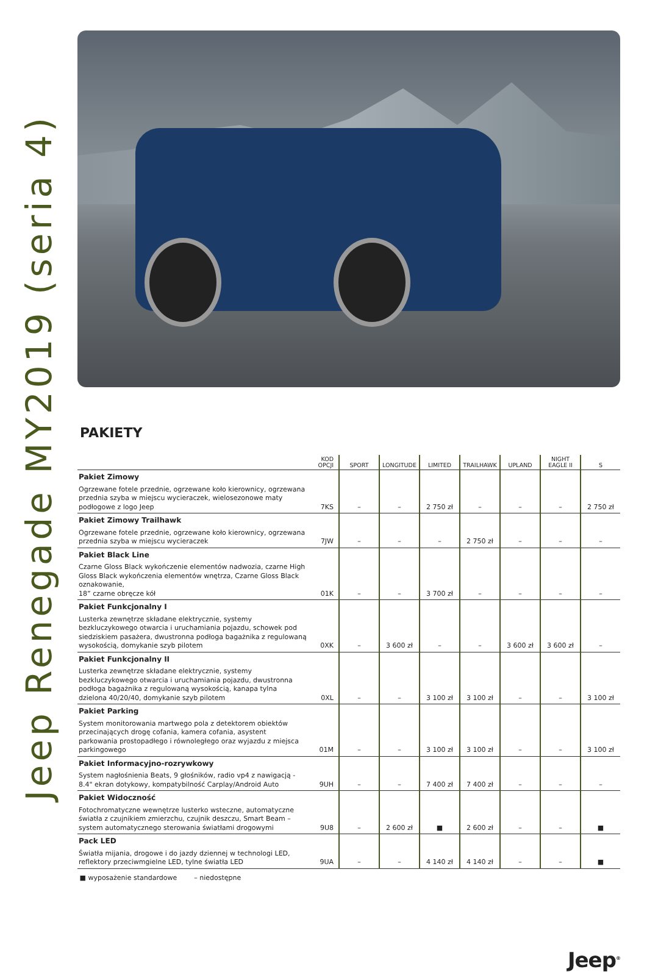Jeep Renegade MY2019 (seria 4)
PAKIETY
| | KOD OPCJI | SPORT | LONGITUDE | LIMITED | TRAILHAWK | UPLAND | NIGHT EAGLE II | S |
| --- | --- | --- | --- | --- | --- | --- | --- | --- |
| Pakiet Zimowy Ogrzewane fotele przednie, ogrzewane koło kierownicy, ogrzewana przednia szyba w miejscu wycieraczek, wielosezonowe maty podłogowe z logo Jeep | 7KS | – | – | 2 750 zł | – | – | – | 2 750 zł |
| Pakiet Zimowy Trailhawk Ogrzewane fotele przednie, ogrzewane koło kierownicy, ogrzewana przednia szyba w miejscu wycieraczek | 7JW | – | – | – | 2 750 zł | – | – | – |
| Pakiet Black Line Czarne Gloss Black wykończenie elementów nadwozia, czarne High Gloss Black wykończenia elementów wnętrza, Czarne Gloss Black oznakowanie, 18” czarne obręcze kół | 01K | – | – | 3 700 zł | – | – | – | – |
| Pakiet Funkcjonalny I Lusterka zewnętrze składane elektrycznie, systemy bezkluczykowego otwarcia i uruchamiania pojazdu, schowek pod siedziskiem pasażera, dwustronna podłoga bagażnika z regulowaną wysokością, domykanie szyb pilotem | 0XK | – | 3 600 zł | – | – | 3 600 zł | 3 600 zł | – |
| Pakiet Funkcjonalny II Lusterka zewnętrze składane elektrycznie, systemy bezkluczykowego otwarcia i uruchamiania pojazdu, dwustronna podłoga bagażnika z regulowaną wysokością, kanapa tylna dzielona 40/20/40, domykanie szyb pilotem | 0XL | – | – | 3 100 zł | 3 100 zł | – | – | 3 100 zł |
| Pakiet Parking System monitorowania martwego pola z detektorem obiektów przecinających drogę cofania, kamera cofania, asystent parkowania prostopadłego i równoległego oraz wyjazdu z miejsca parkingowego | 01M | – | – | 3 100 zł | 3 100 zł | – | – | 3 100 zł |
| Pakiet Informacyjno-rozrywkowy System nagłośnienia Beats, 9 głośników, radio vp4 z nawigacją - 8.4" ekran dotykowy, kompatybilność Carplay/Android Auto | 9UH | – | – | 7 400 zł | 7 400 zł | – | – | – |
| Pakiet Widoczność Fotochromatyczne wewnętrze lusterko wsteczne, automatyczne światła z czujnikiem zmierzchu, czujnik deszczu, Smart Beam – system automatycznego sterowania światłami drogowymi | 9U8 | – | 2 600 zł | ■ | 2 600 zł | – | – | ■ |
| Pack LED Światła mijania, drogowe i do jazdy dziennej w technologi LED, reflektory przeciwmgielne LED, tylne światła LED | 9UA | – | – | 4 140 zł | 4 140 zł | – | – | ■ |
■ wyposażenie standardowe – niedostępne
Jeep<sup>®</sup>